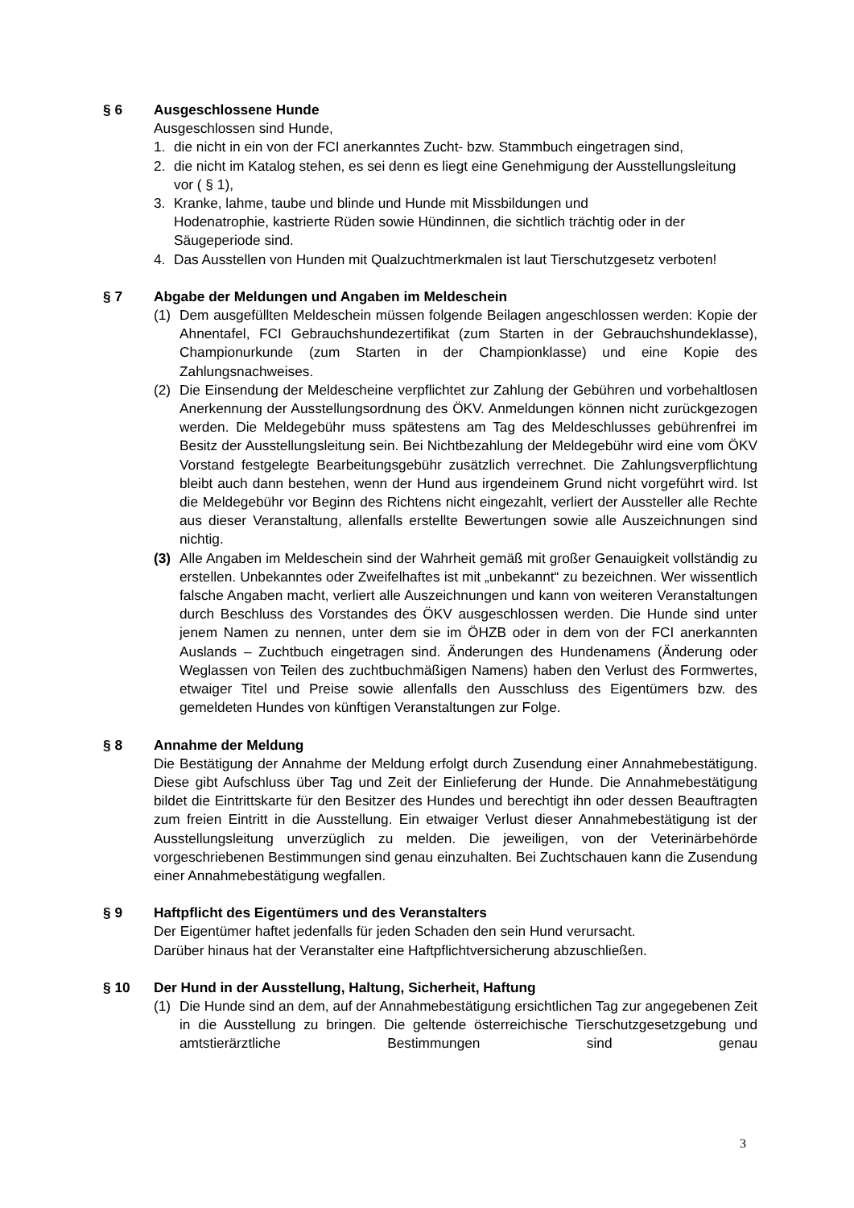§ 6 Ausgeschlossene Hunde
Ausgeschlossen sind Hunde,
1. die nicht in ein von der FCI anerkanntes Zucht- bzw. Stammbuch eingetragen sind,
2. die nicht im Katalog stehen, es sei denn es liegt eine Genehmigung der Ausstellungsleitung vor ( § 1),
3. Kranke, lahme, taube und blinde und Hunde mit Missbildungen und
Hodenatrophie, kastrierte Rüden sowie Hündinnen, die sichtlich trächtig oder in der Säugeperiode sind.
4. Das Ausstellen von Hunden mit Qualzuchtmerkmalen ist laut Tierschutzgesetz verboten!
§ 7 Abgabe der Meldungen und Angaben im Meldeschein
(1) Dem ausgefüllten Meldeschein müssen folgende Beilagen angeschlossen werden: Kopie der Ahnentafel, FCI Gebrauchshundezertifikat (zum Starten in der Gebrauchshundeklasse), Championurkunde (zum Starten in der Championklasse) und eine Kopie des Zahlungsnachweises.
(2) Die Einsendung der Meldescheine verpflichtet zur Zahlung der Gebühren und vorbehaltlosen Anerkennung der Ausstellungsordnung des ÖKV. Anmeldungen können nicht zurückgezogen werden. Die Meldegebühr muss spätestens am Tag des Meldeschlusses gebührenfrei im Besitz der Ausstellungsleitung sein. Bei Nichtbezahlung der Meldegebühr wird eine vom ÖKV Vorstand festgelegte Bearbeitungsgebühr zusätzlich verrechnet. Die Zahlungsverpflichtung bleibt auch dann bestehen, wenn der Hund aus irgendeinem Grund nicht vorgeführt wird. Ist die Meldegebühr vor Beginn des Richtens nicht eingezahlt, verliert der Aussteller alle Rechte aus dieser Veranstaltung, allenfalls erstellte Bewertungen sowie alle Auszeichnungen sind nichtig.
(3) Alle Angaben im Meldeschein sind der Wahrheit gemäß mit großer Genauigkeit vollständig zu erstellen. Unbekanntes oder Zweifelhaftes ist mit „unbekannt“ zu bezeichnen. Wer wissentlich falsche Angaben macht, verliert alle Auszeichnungen und kann von weiteren Veranstaltungen durch Beschluss des Vorstandes des ÖKV ausgeschlossen werden. Die Hunde sind unter jenem Namen zu nennen, unter dem sie im ÖHZB oder in dem von der FCI anerkannten Auslands – Zuchtbuch eingetragen sind. Änderungen des Hundenamens (Änderung oder Weglassen von Teilen des zuchtbuchmäßigen Namens) haben den Verlust des Formwertes, etwaiger Titel und Preise sowie allenfalls den Ausschluss des Eigentümers bzw. des gemeldeten Hundes von künftigen Veranstaltungen zur Folge.
§ 8 Annahme der Meldung
Die Bestätigung der Annahme der Meldung erfolgt durch Zusendung einer Annahmebestätigung. Diese gibt Aufschluss über Tag und Zeit der Einlieferung der Hunde. Die Annahmebestätigung bildet die Eintrittskarte für den Besitzer des Hundes und berechtigt ihn oder dessen Beauftragten zum freien Eintritt in die Ausstellung. Ein etwaiger Verlust dieser Annahmebestätigung ist der Ausstellungsleitung unverzüglich zu melden. Die jeweiligen, von der Veterinärbehörde vorgeschriebenen Bestimmungen sind genau einzuhalten. Bei Zuchtschauen kann die Zusendung einer Annahmebestätigung wegfallen.
§ 9 Haftpflicht des Eigentümers und des Veranstalters
Der Eigentümer haftet jedenfalls für jeden Schaden den sein Hund verursacht.
Darüber hinaus hat der Veranstalter eine Haftpflichtversicherung abzuschließen.
§ 10 Der Hund in der Ausstellung, Haltung, Sicherheit, Haftung
(1) Die Hunde sind an dem, auf der Annahmebestätigung ersichtlichen Tag zur angegebenen Zeit in die Ausstellung zu bringen. Die geltende österreichische Tierschutzgesetzgebung und amtstierärztliche Bestimmungen sind genau
3